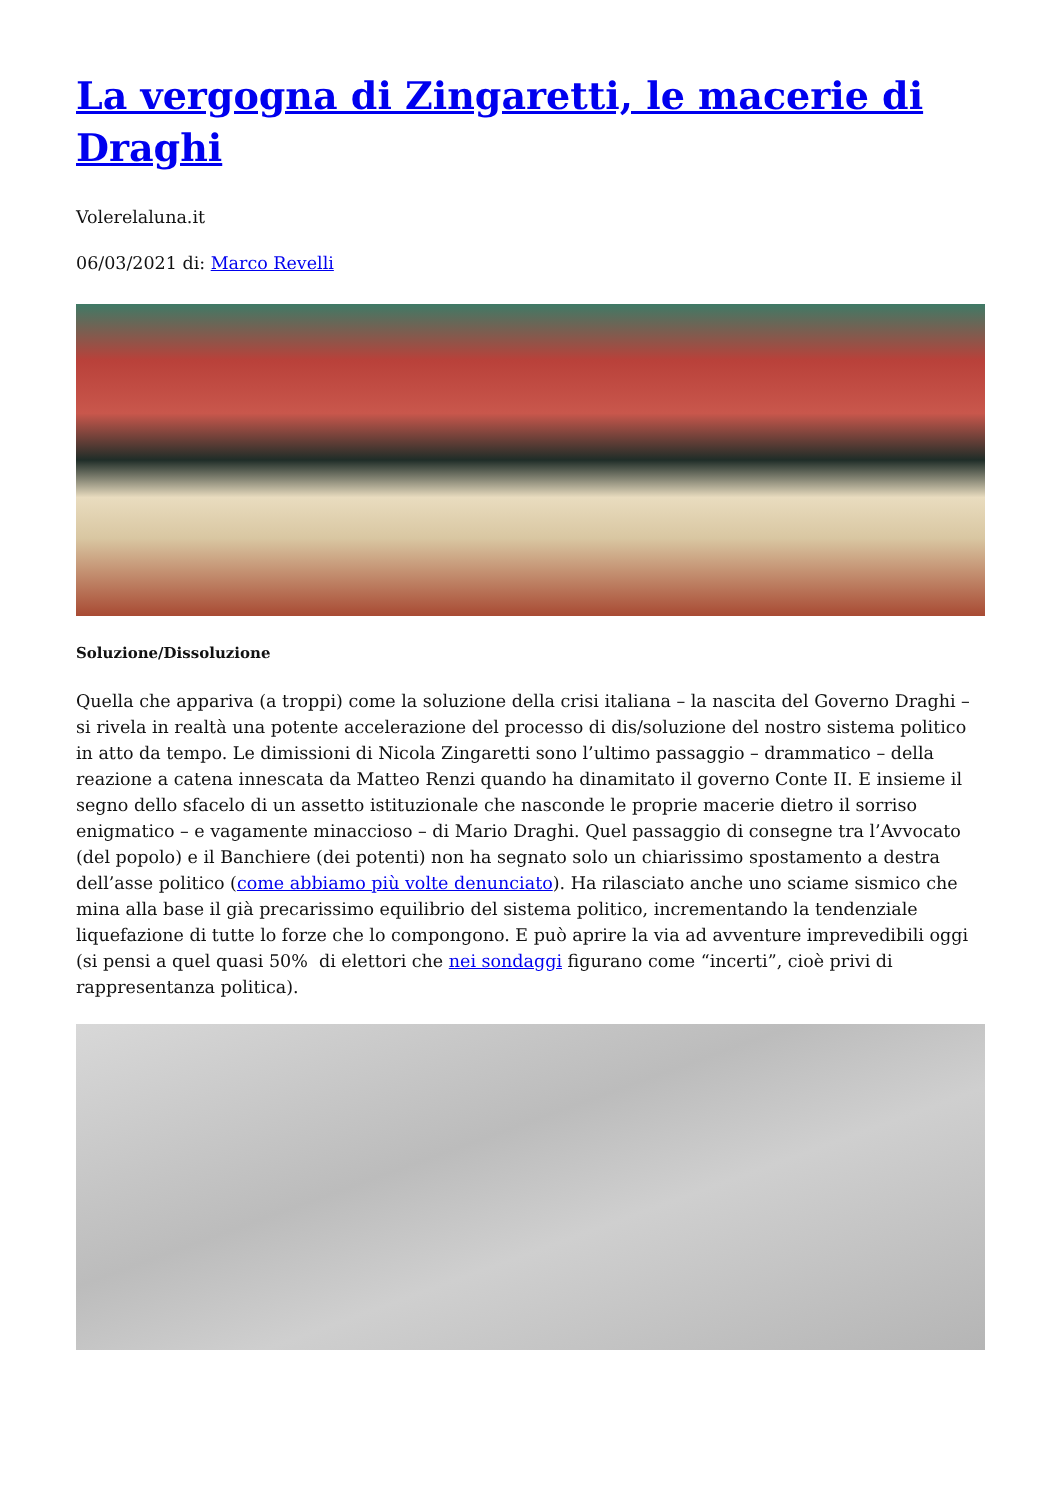La vergogna di Zingaretti, le macerie di Draghi
Volerelaluna.it
06/03/2021 di: Marco Revelli
Soluzione/Dissoluzione
Quella che appariva (a troppi) come la soluzione della crisi italiana – la nascita del Governo Draghi – si rivela in realtà una potente accelerazione del processo di dis/soluzione del nostro sistema politico in atto da tempo. Le dimissioni di Nicola Zingaretti sono l’ultimo passaggio – drammatico – della reazione a catena innescata da Matteo Renzi quando ha dinamitato il governo Conte II. E insieme il segno dello sfacelo di un assetto istituzionale che nasconde le proprie macerie dietro il sorriso enigmatico – e vagamente minaccioso – di Mario Draghi. Quel passaggio di consegne tra l’Avvocato (del popolo) e il Banchiere (dei potenti) non ha segnato solo un chiarissimo spostamento a destra dell’asse politico (come abbiamo più volte denunciato). Ha rilasciato anche uno sciame sismico che mina alla base il già precarissimo equilibrio del sistema politico, incrementando la tendenziale liquefazione di tutte lo forze che lo compongono. E può aprire la via ad avventure imprevedibili oggi (si pensi a quel quasi 50% di elettori che nei sondaggi figurano come “incerti”, cioè privi di rappresentanza politica).